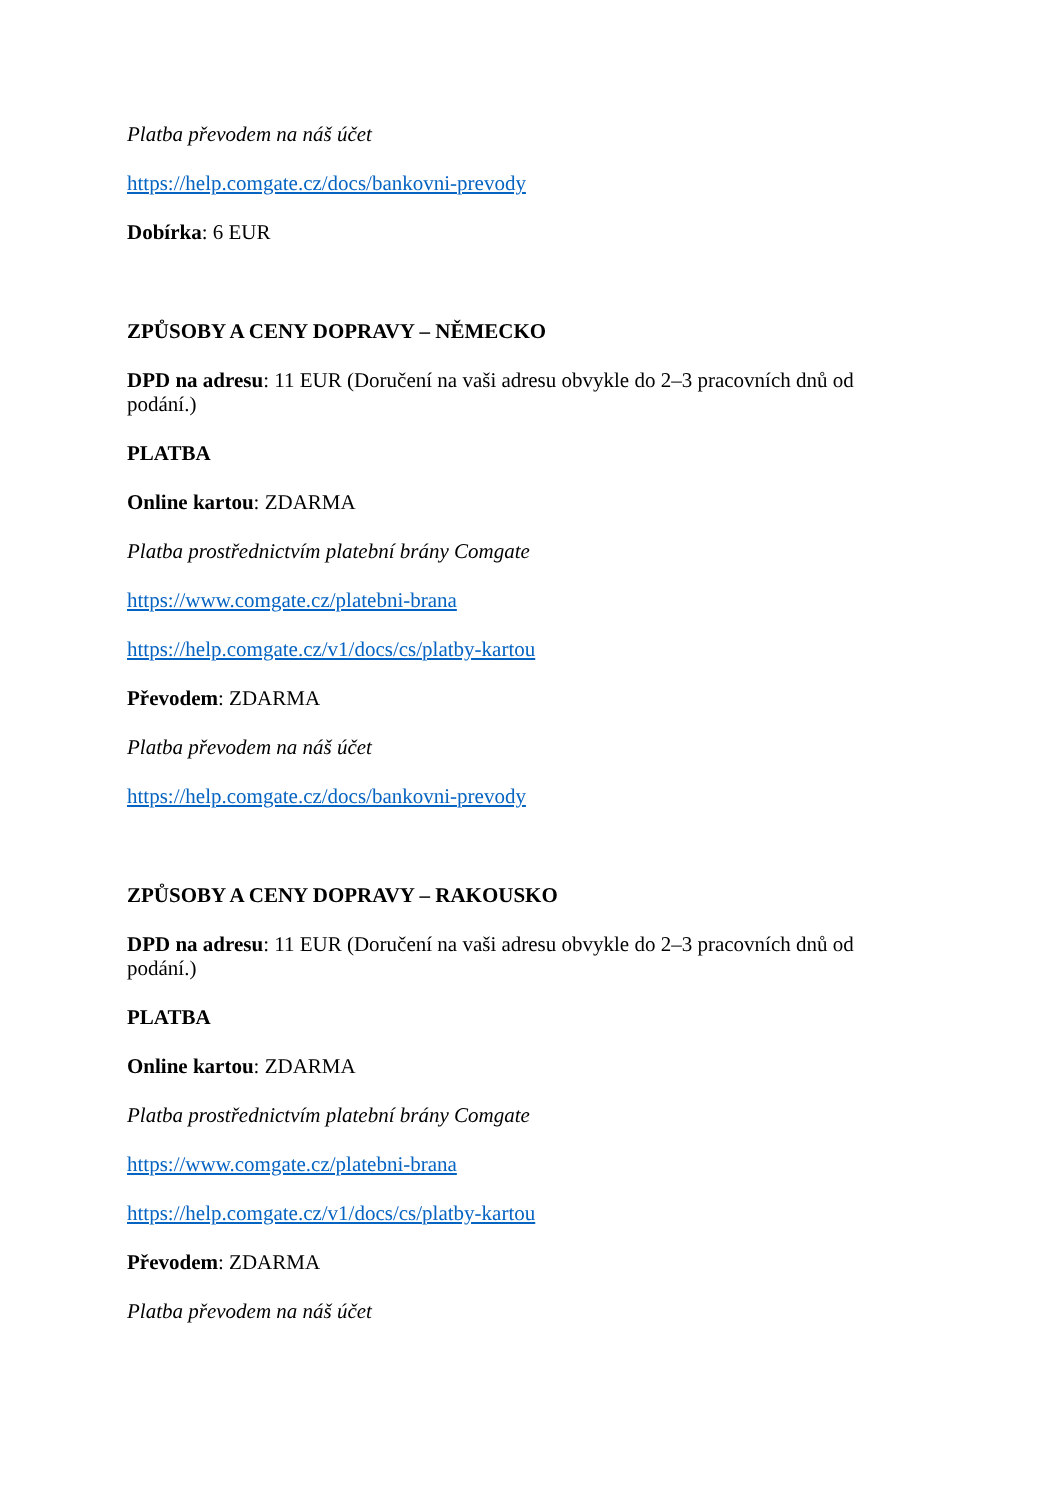Platba převodem na náš účet
https://help.comgate.cz/docs/bankovni-prevody
Dobírka: 6 EUR
ZPŮSOBY A CENY DOPRAVY – NĚMECKO
DPD na adresu: 11 EUR (Doručení na vaši adresu obvykle do 2–3 pracovních dnů od podání.)
PLATBA
Online kartou: ZDARMA
Platba prostřednictvím platební brány Comgate
https://www.comgate.cz/platebni-brana
https://help.comgate.cz/v1/docs/cs/platby-kartou
Převodem: ZDARMA
Platba převodem na náš účet
https://help.comgate.cz/docs/bankovni-prevody
ZPŮSOBY A CENY DOPRAVY – RAKOUSKO
DPD na adresu: 11 EUR (Doručení na vaši adresu obvykle do 2–3 pracovních dnů od podání.)
PLATBA
Online kartou: ZDARMA
Platba prostřednictvím platební brány Comgate
https://www.comgate.cz/platebni-brana
https://help.comgate.cz/v1/docs/cs/platby-kartou
Převodem: ZDARMA
Platba převodem na náš účet